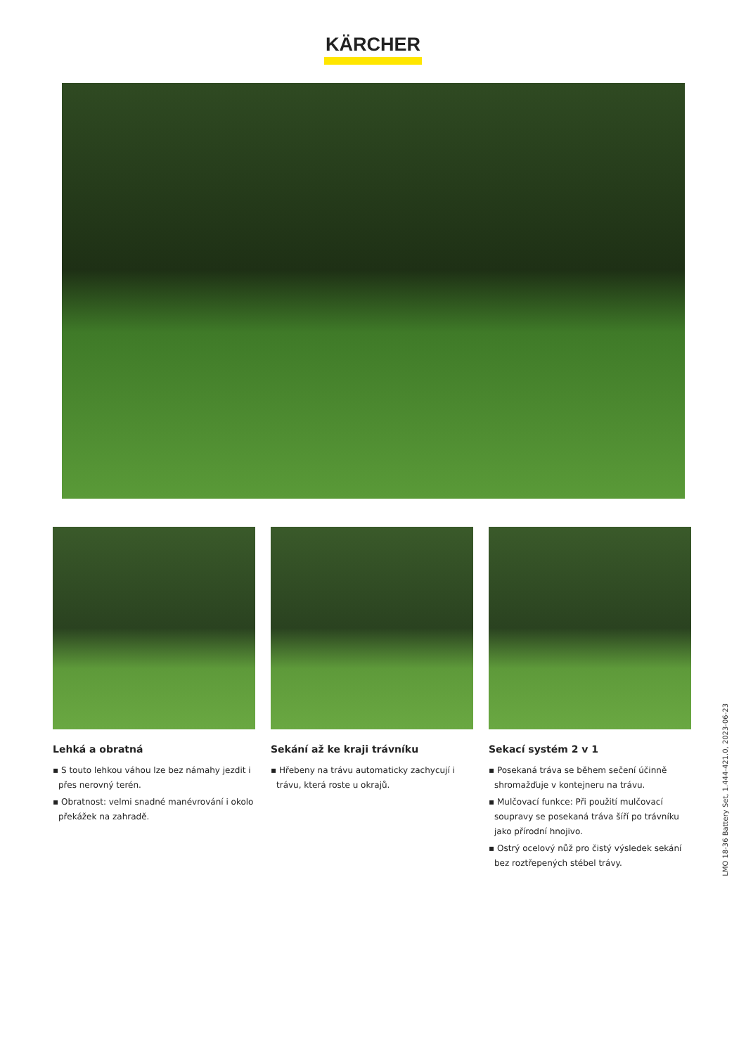KÄRCHER
Lehká a obratná
▪ S touto lehkou váhou lze bez námahy jezdit i přes nerovný terén.
▪ Obratnost: velmi snadné manévrování i okolo překážek na zahradě.
Sekání až ke kraji trávníku
▪ Hřebeny na trávu automaticky zachycují i trávu, která roste u okrajů.
Sekací systém 2 v 1
▪ Posekaná tráva se během sečení účinně shromažďuje v kontejneru na trávu.
▪ Mulčovací funkce: Při použití mulčovací soupravy se posekaná tráva šíří po trávníku jako přírodní hnojivo.
▪ Ostrý ocelový nůž pro čistý výsledek sekání bez roztřepených stébel trávy.
LMO 18-36 Battery Set, 1.444-421.0, 2023-06-23